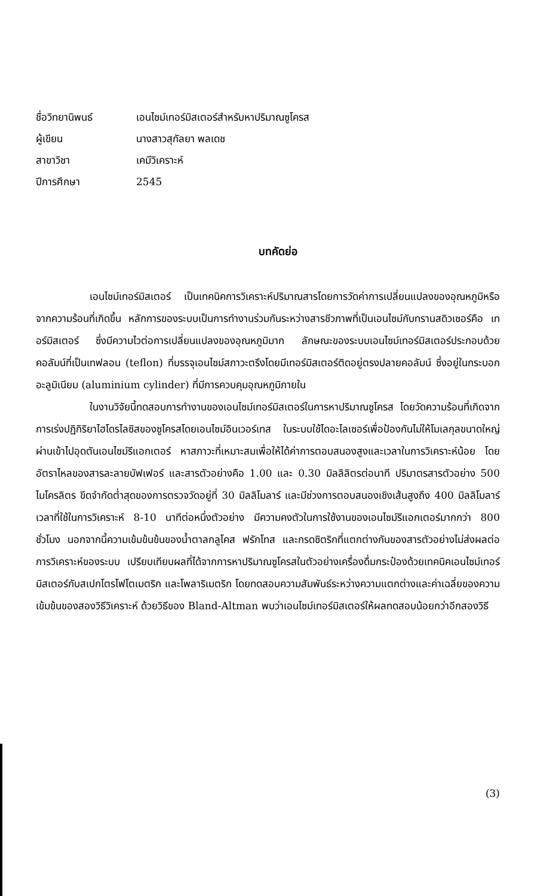ชื่อวิทยานิพนธ์ เอนไซม์เทอร์มิสเตอร์สำหรับหาปริมาณซูโครส
ผู้เขียน นางสาวสุกัลยา พลเดช
สาขาวิชา เคมีวิเคราะห์
ปีการศึกษา 2545
บทคัดย่อ
เอนไซม์เทอร์มิสเตอร์ เป็นเทคนิคการวิเคราะห์ปริมาณสารโดยการวัดค่าการเปลี่ยนแปลงของอุณหภูมิหรือจากความร้อนที่เกิดขึ้น หลักการของระบบเป็นการทำงานร่วมกันระหว่างสารชีวภาพที่เป็นเอนไซม์กับทรานสดิวเซอร์คือ เทอร์มิสเตอร์ ซึ่งมีความไวต่อการเปลี่ยนแปลงของอุณหภูมิมาก ลักษณะของระบบเอนไซม์เทอร์มิสเตอร์ประกอบด้วยคอลัมน์ที่เป็นเทฟลอน (teflon) ที่บรรจุเอนไซม์สภาวะตรึงโดยมีเทอร์มิสเตอร์ติดอยู่ตรงปลายคอลัมน์ ซึ่งอยู่ในกระบอกอะลูมิเนียม (aluminium cylinder) ที่มีการควบคุมอุณหภูมิภายใน
ในงานวิจัยนี้ทดสอบการทำงานของเอนไซม์เทอร์มิสเตอร์ในการหาปริมาณซูโครส โดยวัดความร้อนที่เกิดจากการเร่งปฏิกิริยาไฮโดรไลซิสของซูโครสโดยเอนไซม์อินเวอร์เทส ในระบบใช้ไดอะไลเซอร์เพื่อป้องกันไม่ให้โมเลกุลขนาดใหญ่ผ่านเข้าไปอุดตันเอนไซม์รีแอกเตอร์ หาสภาวะที่เหมาะสมเพื่อให้ได้ค่าการตอบสนองสูงและเวลาในการวิเคราะห์น้อย โดยอัตราไหลของสารละลายบัฟเฟอร์ และสารตัวอย่างคือ 1.00 และ 0.30 มิลลิลิตรต่อนาที ปริมาตรสารตัวอย่าง 500 ไมโครลิตร ขีดจำกัดต่ำสุดของการตรวจวัดอยู่ที่ 30 มิลลิโมลาร์ และมีช่วงการตอบสนองเชิงเส้นสูงถึง 400 มิลลิโมลาร์ เวลาที่ใช้ในการวิเคราะห์ 8-10 นาทีต่อหนึ่งตัวอย่าง มีความคงตัวในการใช้งานของเอนไซม์รีแอกเตอร์มากกว่า 800 ชั่วโมง นอกจากนี้ความเข้มข้นข้นของน้ำตาลกลูโคส ฟรักโทส และกรดซิตริกที่แตกต่างกันของสารตัวอย่างไม่ส่งผลต่อการวิเคราะห์ของระบบ เปรียบเทียบผลที่ได้จากการหาปริมาณซูโครสในตัวอย่างเครื่องดื่มกระป๋องด้วยเทคนิคเอนไซม์เทอร์มิสเตอร์กับสเปกโตรโฟโตเมตริก และโพลาริเมตริก โดยทดสอบความสัมพันธ์ระหว่างความแตกต่างและค่าเฉลี่ยของความเข้มข้นของสองวิธีวิเคราะห์ ด้วยวิธีของ Bland-Altman พบว่าเอนไซม์เทอร์มิสเตอร์ให้ผลทดสอบน้อยกว่าอีกสองวิธี
(3)